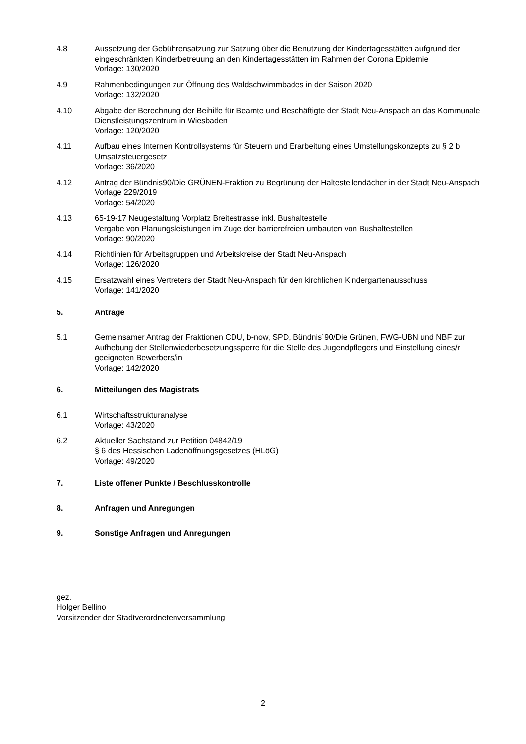4.8 Aussetzung der Gebührensatzung zur Satzung über die Benutzung der Kindertagesstätten aufgrund der eingeschränkten Kinderbetreuung an den Kindertagesstätten im Rahmen der Corona Epidemie
Vorlage: 130/2020
4.9 Rahmenbedingungen zur Öffnung des Waldschwimmbades in der Saison 2020
Vorlage: 132/2020
4.10 Abgabe der Berechnung der Beihilfe für Beamte und Beschäftigte der Stadt Neu-Anspach an das Kommunale Dienstleistungszentrum in Wiesbaden
Vorlage: 120/2020
4.11 Aufbau eines Internen Kontrollsystems für Steuern und Erarbeitung eines Umstellungskonzepts zu § 2 b Umsatzsteuergesetz
Vorlage: 36/2020
4.12 Antrag der Bündnis90/Die GRÜNEN-Fraktion zu Begrünung der Haltestellendächer in der Stadt Neu-Anspach Vorlage 229/2019
Vorlage: 54/2020
4.13 65-19-17 Neugestaltung Vorplatz Breitestrasse inkl. Bushaltestelle
Vergabe von Planungsleistungen im Zuge der barrierefreien umbauten von Bushaltestellen
Vorlage: 90/2020
4.14 Richtlinien für Arbeitsgruppen und Arbeitskreise der Stadt Neu-Anspach
Vorlage: 126/2020
4.15 Ersatzwahl eines Vertreters der Stadt Neu-Anspach für den kirchlichen Kindergartenausschuss
Vorlage: 141/2020
5. Anträge
5.1 Gemeinsamer Antrag der Fraktionen CDU, b-now, SPD, Bündnis´90/Die Grünen, FWG-UBN und NBF zur Aufhebung der Stellenwiederbesetzungssperre für die Stelle des Jugendpflegers und Einstellung eines/r geeigneten Bewerbers/in
Vorlage: 142/2020
6. Mitteilungen des Magistrats
6.1 Wirtschaftsstrukturanalyse
Vorlage: 43/2020
6.2 Aktueller Sachstand zur Petition 04842/19
§ 6 des Hessischen Ladenöffnungsgesetzes (HLöG)
Vorlage: 49/2020
7. Liste offener Punkte / Beschlusskontrolle
8. Anfragen und Anregungen
9. Sonstige Anfragen und Anregungen
gez.
Holger Bellino
Vorsitzender der Stadtverordnetenversammlung
2